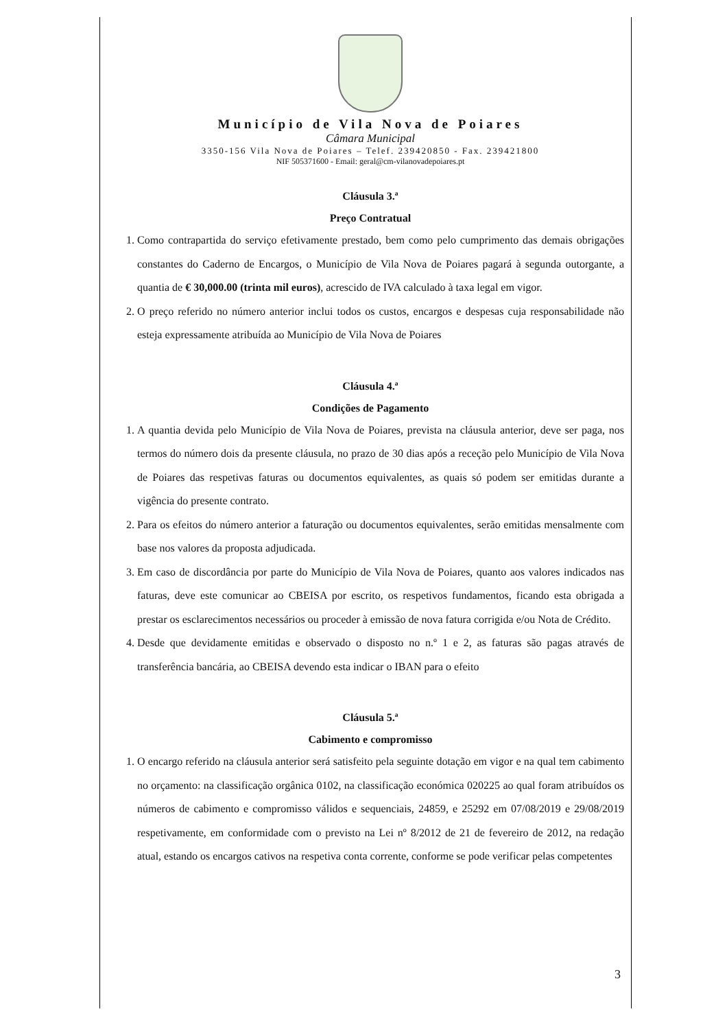Município de Vila Nova de Poiares
Câmara Municipal
3350-156 Vila Nova de Poiares – Telef. 239420850 - Fax. 239421800
NIF 505371600 - Email: geral@cm-vilanovadepoiares.pt
Cláusula 3.ª
Preço Contratual
1. Como contrapartida do serviço efetivamente prestado, bem como pelo cumprimento das demais obrigações constantes do Caderno de Encargos, o Município de Vila Nova de Poiares pagará à segunda outorgante, a quantia de € 30,000.00 (trinta mil euros), acrescido de IVA calculado à taxa legal em vigor.
2. O preço referido no número anterior inclui todos os custos, encargos e despesas cuja responsabilidade não esteja expressamente atribuída ao Município de Vila Nova de Poiares
Cláusula 4.ª
Condições de Pagamento
1. A quantia devida pelo Município de Vila Nova de Poiares, prevista na cláusula anterior, deve ser paga, nos termos do número dois da presente cláusula, no prazo de 30 dias após a receção pelo Município de Vila Nova de Poiares das respetivas faturas ou documentos equivalentes, as quais só podem ser emitidas durante a vigência do presente contrato.
2. Para os efeitos do número anterior a faturação ou documentos equivalentes, serão emitidas mensalmente com base nos valores da proposta adjudicada.
3. Em caso de discordância por parte do Município de Vila Nova de Poiares, quanto aos valores indicados nas faturas, deve este comunicar ao CBEISA por escrito, os respetivos fundamentos, ficando esta obrigada a prestar os esclarecimentos necessários ou proceder à emissão de nova fatura corrigida e/ou Nota de Crédito.
4. Desde que devidamente emitidas e observado o disposto no n.º 1 e 2, as faturas são pagas através de transferência bancária, ao CBEISA devendo esta indicar o IBAN para o efeito
Cláusula 5.ª
Cabimento e compromisso
1. O encargo referido na cláusula anterior será satisfeito pela seguinte dotação em vigor e na qual tem cabimento no orçamento: na classificação orgânica 0102, na classificação económica 020225 ao qual foram atribuídos os números de cabimento e compromisso válidos e sequenciais, 24859, e 25292 em 07/08/2019 e 29/08/2019 respetivamente, em conformidade com o previsto na Lei nº 8/2012 de 21 de fevereiro de 2012, na redação atual, estando os encargos cativos na respetiva conta corrente, conforme se pode verificar pelas competentes
3